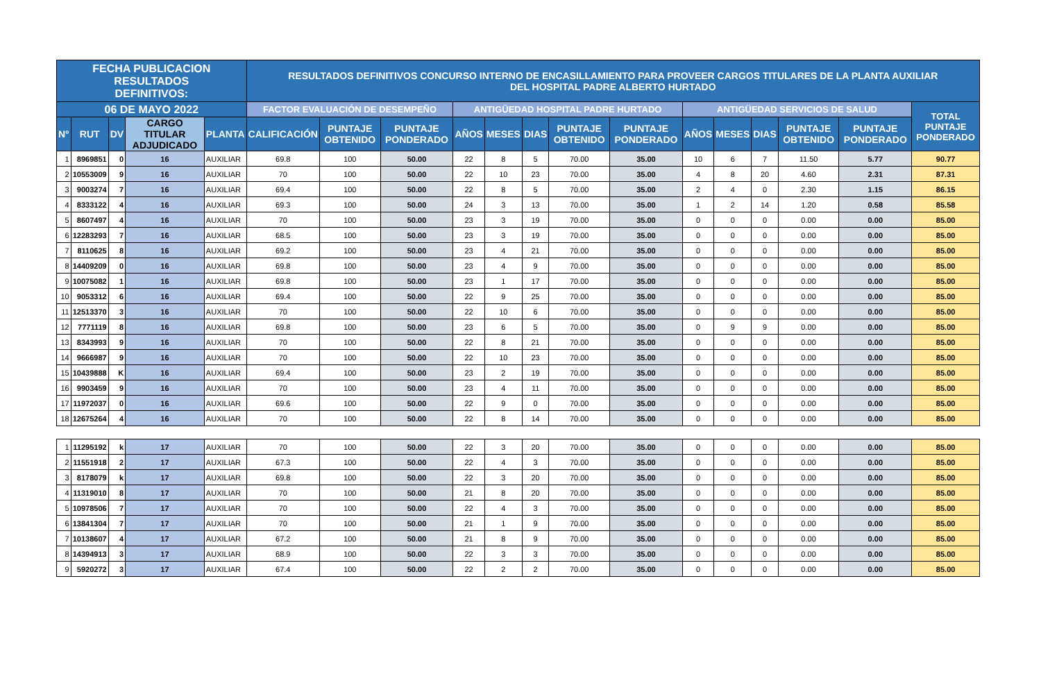| FECHA PUBLICACION RESULTADOS DEFINITIVOS: | | | | | RESULTADOS DEFINITIVOS CONCURSO INTERNO DE ENCASILLAMIENTO PARA PROVEER CARGOS TITULARES DE LA PLANTA AUXILIAR DEL HOSPITAL PADRE ALBERTO HURTADO | | | | | | | | | | | | | |
| --- | --- | --- | --- | --- | --- | --- | --- | --- | --- | --- | --- | --- | --- | --- | --- | --- | --- | --- |
| 06 DE MAYO 2022 | | | | | FACTOR EVALUACIÓN DE DESEMPEÑO | | | ANTIGÜEDAD HOSPITAL PADRE HURTADO | | | | | ANTIGÜEDAD SERVICIOS DE SALUD | | | | | TOTAL PUNTAJE PONDERADO |
| N° | RUT | DV | CARGO TITULAR ADJUDICADO | PLANTA | CALIFICACIÓN | PUNTAJE OBTENIDO | PUNTAJE PONDERADO | AÑOS | MESES | DIAS | PUNTAJE OBTENIDO | PUNTAJE PONDERADO | AÑOS | MESES | DIAS | PUNTAJE OBTENIDO | PUNTAJE PONDERADO | |
| 1 | 8969851 | 0 | 16 | AUXILIAR | 69.8 | 100 | 50.00 | 22 | 8 | 5 | 70.00 | 35.00 | 10 | 6 | 7 | 11.50 | 5.77 | 90.77 |
| 2 | 10553009 | 9 | 16 | AUXILIAR | 70 | 100 | 50.00 | 22 | 10 | 23 | 70.00 | 35.00 | 4 | 8 | 20 | 4.60 | 2.31 | 87.31 |
| 3 | 9003274 | 7 | 16 | AUXILIAR | 69.4 | 100 | 50.00 | 22 | 8 | 5 | 70.00 | 35.00 | 2 | 4 | 0 | 2.30 | 1.15 | 86.15 |
| 4 | 8333122 | 4 | 16 | AUXILIAR | 69.3 | 100 | 50.00 | 24 | 3 | 13 | 70.00 | 35.00 | 1 | 2 | 14 | 1.20 | 0.58 | 85.58 |
| 5 | 8607497 | 4 | 16 | AUXILIAR | 70 | 100 | 50.00 | 23 | 3 | 19 | 70.00 | 35.00 | 0 | 0 | 0 | 0.00 | 0.00 | 85.00 |
| 6 | 12283293 | 7 | 16 | AUXILIAR | 68.5 | 100 | 50.00 | 23 | 3 | 19 | 70.00 | 35.00 | 0 | 0 | 0 | 0.00 | 0.00 | 85.00 |
| 7 | 8110625 | 8 | 16 | AUXILIAR | 69.2 | 100 | 50.00 | 23 | 4 | 21 | 70.00 | 35.00 | 0 | 0 | 0 | 0.00 | 0.00 | 85.00 |
| 8 | 14409209 | 0 | 16 | AUXILIAR | 69.8 | 100 | 50.00 | 23 | 4 | 9 | 70.00 | 35.00 | 0 | 0 | 0 | 0.00 | 0.00 | 85.00 |
| 9 | 10075082 | 1 | 16 | AUXILIAR | 69.8 | 100 | 50.00 | 23 | 1 | 17 | 70.00 | 35.00 | 0 | 0 | 0 | 0.00 | 0.00 | 85.00 |
| 10 | 9053312 | 6 | 16 | AUXILIAR | 69.4 | 100 | 50.00 | 22 | 9 | 25 | 70.00 | 35.00 | 0 | 0 | 0 | 0.00 | 0.00 | 85.00 |
| 11 | 12513370 | 3 | 16 | AUXILIAR | 70 | 100 | 50.00 | 22 | 10 | 6 | 70.00 | 35.00 | 0 | 0 | 0 | 0.00 | 0.00 | 85.00 |
| 12 | 7771119 | 8 | 16 | AUXILIAR | 69.8 | 100 | 50.00 | 23 | 6 | 5 | 70.00 | 35.00 | 0 | 9 | 9 | 0.00 | 0.00 | 85.00 |
| 13 | 8343993 | 9 | 16 | AUXILIAR | 70 | 100 | 50.00 | 22 | 8 | 21 | 70.00 | 35.00 | 0 | 0 | 0 | 0.00 | 0.00 | 85.00 |
| 14 | 9666987 | 9 | 16 | AUXILIAR | 70 | 100 | 50.00 | 22 | 10 | 23 | 70.00 | 35.00 | 0 | 0 | 0 | 0.00 | 0.00 | 85.00 |
| 15 | 10439888 | K | 16 | AUXILIAR | 69.4 | 100 | 50.00 | 23 | 2 | 19 | 70.00 | 35.00 | 0 | 0 | 0 | 0.00 | 0.00 | 85.00 |
| 16 | 9903459 | 9 | 16 | AUXILIAR | 70 | 100 | 50.00 | 23 | 4 | 11 | 70.00 | 35.00 | 0 | 0 | 0 | 0.00 | 0.00 | 85.00 |
| 17 | 11972037 | 0 | 16 | AUXILIAR | 69.6 | 100 | 50.00 | 22 | 9 | 0 | 70.00 | 35.00 | 0 | 0 | 0 | 0.00 | 0.00 | 85.00 |
| 18 | 12675264 | 4 | 16 | AUXILIAR | 70 | 100 | 50.00 | 22 | 8 | 14 | 70.00 | 35.00 | 0 | 0 | 0 | 0.00 | 0.00 | 85.00 |
| 1 | 11295192 | k | 17 | AUXILIAR | 70 | 100 | 50.00 | 22 | 3 | 20 | 70.00 | 35.00 | 0 | 0 | 0 | 0.00 | 0.00 | 85.00 |
| 2 | 11551918 | 2 | 17 | AUXILIAR | 67.3 | 100 | 50.00 | 22 | 4 | 3 | 70.00 | 35.00 | 0 | 0 | 0 | 0.00 | 0.00 | 85.00 |
| 3 | 8178079 | k | 17 | AUXILIAR | 69.8 | 100 | 50.00 | 22 | 3 | 20 | 70.00 | 35.00 | 0 | 0 | 0 | 0.00 | 0.00 | 85.00 |
| 4 | 11319010 | 8 | 17 | AUXILIAR | 70 | 100 | 50.00 | 21 | 8 | 20 | 70.00 | 35.00 | 0 | 0 | 0 | 0.00 | 0.00 | 85.00 |
| 5 | 10978506 | 7 | 17 | AUXILIAR | 70 | 100 | 50.00 | 22 | 4 | 3 | 70.00 | 35.00 | 0 | 0 | 0 | 0.00 | 0.00 | 85.00 |
| 6 | 13841304 | 7 | 17 | AUXILIAR | 70 | 100 | 50.00 | 21 | 1 | 9 | 70.00 | 35.00 | 0 | 0 | 0 | 0.00 | 0.00 | 85.00 |
| 7 | 10138607 | 4 | 17 | AUXILIAR | 67.2 | 100 | 50.00 | 21 | 8 | 9 | 70.00 | 35.00 | 0 | 0 | 0 | 0.00 | 0.00 | 85.00 |
| 8 | 14394913 | 3 | 17 | AUXILIAR | 68.9 | 100 | 50.00 | 22 | 3 | 3 | 70.00 | 35.00 | 0 | 0 | 0 | 0.00 | 0.00 | 85.00 |
| 9 | 5920272 | 3 | 17 | AUXILIAR | 67.4 | 100 | 50.00 | 22 | 2 | 2 | 70.00 | 35.00 | 0 | 0 | 0 | 0.00 | 0.00 | 85.00 |